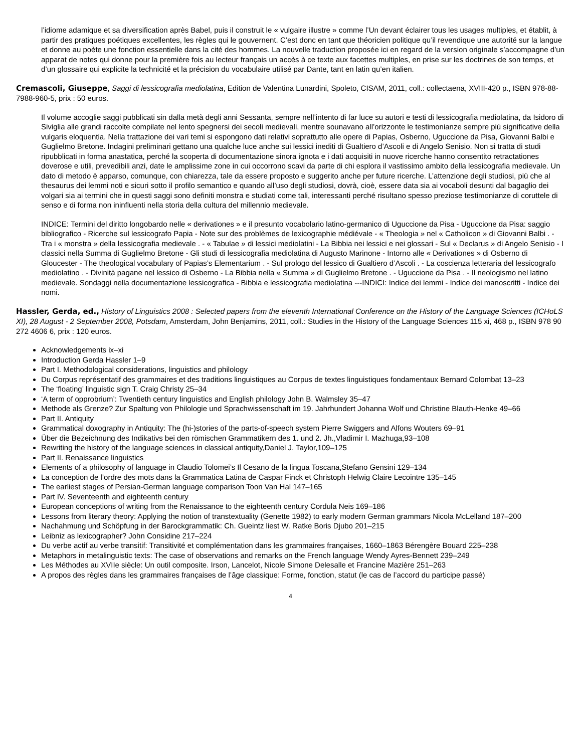l’idiome adamique et sa diversification après Babel, puis il construit le « vulgaire illustre » comme l’Un devant éclairer tous les usages multiples, et établit, à partir des pratiques poétiques excellentes, les règles qui le gouvernent. C’est donc en tant que théoricien politique qu’il revendique une autorité sur la langue et donne au poète une fonction essentielle dans la cité des hommes. La nouvelle traduction proposée ici en regard de la version originale s’accompagne d’un apparat de notes qui donne pour la première fois au lecteur français un accès à ce texte aux facettes multiples, en prise sur les doctrines de son temps, et d’un glossaire qui explicite la technicité et la précision du vocabulaire utilisé par Dante, tant en latin qu’en italien.
Cremascoli, Giuseppe, Saggi di lessicografia mediolatina, Edition de Valentina Lunardini, Spoleto, CISAM, 2011, coll.: collectaena, XVIII-420 p., ISBN 978-88-7988-960-5, prix : 50 euros.
Il volume accoglie saggi pubblicati sin dalla metà degli anni Sessanta, sempre nell’intento di far luce su autori e testi di lessicografia mediolatina, da Isidoro di Siviglia alle grandi raccolte compilate nel lento spegnersi dei secoli medievali, mentre sounavano all’orizzonte le testimonianze sempre più significative della vulgaris eloquentia. Nella trattazione dei vari temi si espongono dati relativi soprattutto alle opere di Papias, Osberno, Uguccione da Pisa, Giovanni Balbi e Guglielmo Bretone. Indagini preliminari gettano una qualche luce anche sui lessici inediti di Gualtiero d’Ascoli e di Angelo Senisio. Non si tratta di studi ripubblicati in forma anastatica, perché la scoperta di documentazione sinora ignota e i dati acquisiti in nuove ricerche hanno consentito retractationes doverose e utili, prevedibili anzi, date le amplissime zone in cui occorrono scavi da parte di chi esplora il vastissimo ambito della lessicografia medievale. Un dato di metodo è apparso, comunque, con chiarezza, tale da essere proposto e suggerito anche per future ricerche. L’attenzione degli studiosi, più che al thesaurus dei lemmi noti e sicuri sotto il profilo semantico e quando all’uso degli studiosi, dovrà, cioè, essere data sia ai vocaboli desunti dal bagaglio dei volgari sia ai termini che in questi saggi sono definiti monstra e studiati come tali, interessanti perché risultano spesso preziose testimonianze di coruttele di senso e di forma non ininfluenti nella storia della cultura del millennio medievale.
INDICE: Termini del diritto longobardo nelle « derivationes » e il presunto vocabolario latino-germanico di Uguccione da Pisa - Uguccione da Pisa: saggio bibliografico - Ricerche sul lessicografo Papia - Note sur des problèmes de lexicographie médiévale - « Theologia » nel « Catholicon » di Giovanni Balbi . - Tra i « monstra » della lessicografia medievale . - « Tabulae » di lessici mediolatini - La Bibbia nei lessici e nei glossari - Sul « Declarus » di Angelo Senisio - I classici nella Summa di Guglielmo Bretone - Gli studi di lessicografia mediolatina di Augusto Marinone - Intorno alle « Derivationes » di Osberno di Gloucester - The theological vocabulary of Papias’s Elementarium . - Sul prologo del lessico di Gualtiero d’Ascoli . - La coscienza letteraria del lessicografo mediolatino . - Divinità pagane nel lessico di Osberno - La Bibbia nella « Summa » di Guglielmo Bretone . - Uguccione da Pisa . - Il neologismo nel latino medievale. Sondaggi nella documentazione lessicografica - Bibbia e lessicografia mediolatina ---INDICI: Indice dei lemmi - Indice dei manoscritti - Indice dei nomi.
Hassler, Gerda, ed., History of Linguistics 2008 : Selected papers from the eleventh International Conference on the History of the Language Sciences (ICHoLS XI), 28 August - 2 September 2008, Potsdam, Amsterdam, John Benjamins, 2011, coll.: Studies in the History of the Language Sciences 115 xi, 468 p., ISBN 978 90 272 4606 6, prix : 120 euros.
Acknowledgements ix–xi
Introduction Gerda Hassler 1–9
Part I. Methodological considerations, linguistics and philology
Du Corpus représentatif des grammaires et des traditions linguistiques au Corpus de textes linguistiques fondamentaux Bernard Colombat 13–23
The ‘floating’ linguistic sign T. Craig Christy 25–34
‘A term of opprobrium’: Twentieth century linguistics and English philology John B. Walmsley 35–47
Methode als Grenze? Zur Spaltung von Philologie und Sprachwissenschaft im 19. Jahrhundert Johanna Wolf und Christine Blauth-Henke 49–66
Part II. Antiquity
Grammatical doxography in Antiquity: The (hi-)stories of the parts-of-speech system Pierre Swiggers and Alfons Wouters 69–91
Über die Bezeichnung des Indikativs bei den römischen Grammatikern des 1. und 2. Jh.,Vladimir I. Mazhuga,93–108
Rewriting the history of the language sciences in classical antiquity,Daniel J. Taylor,109–125
Part II. Renaissance linguistics
Elements of a philosophy of language in Claudio Tolomei’s Il Cesano de la lingua Toscana,Stefano Gensini 129–134
La conception de l’ordre des mots dans la Grammatica Latina de Caspar Finck et Christoph Helwig Claire Lecointre 135–145
The earliest stages of Persian-German language comparison Toon Van Hal 147–165
Part IV. Seventeenth and eighteenth century
European conceptions of writing from the Renaissance to the eighteenth century Cordula Neis 169–186
Lessons from literary theory: Applying the notion of transtextuality (Genette 1982) to early modern German grammars Nicola McLelland 187–200
Nachahmung und Schöpfung in der Barockgrammatik: Ch. Gueintz liest W. Ratke Boris Djubo 201–215
Leibniz as lexicographer? John Considine 217–224
Du verbe actif au verbe transitif: Transitivité et complémentation dans les grammaires françaises, 1660–1863 Bérengère Bouard 225–238
Metaphors in metalinguistic texts: The case of observations and remarks on the French language Wendy Ayres-Bennett 239–249
Les Méthodes au XVIIe siècle: Un outil composite. Irson, Lancelot, Nicole Simone Delesalle et Francine Mazière 251–263
A propos des règles dans les grammaires françaises de l’âge classique: Forme, fonction, statut (le cas de l’accord du participe passé)
4